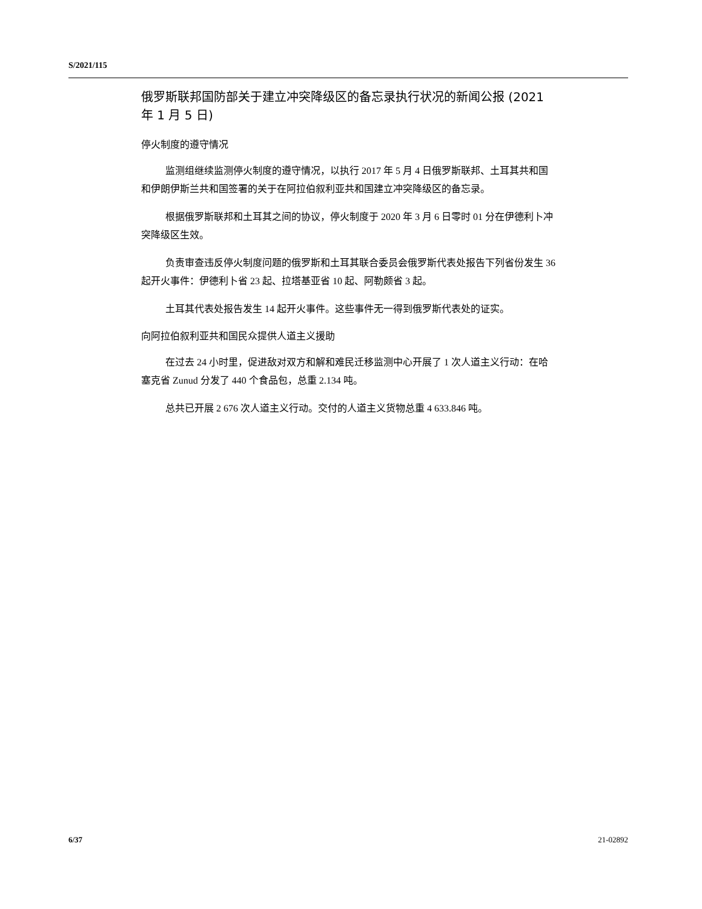S/2021/115
俄罗斯联邦国防部关于建立冲突降级区的备忘录执行状况的新闻公报 (2021 年 1 月 5 日)
停火制度的遵守情况
监测组继续监测停火制度的遵守情况，以执行 2017 年 5 月 4 日俄罗斯联邦、土耳其共和国和伊朗伊斯兰共和国签署的关于在阿拉伯叙利亚共和国建立冲突降级区的备忘录。
根据俄罗斯联邦和土耳其之间的协议，停火制度于 2020 年 3 月 6 日零时 01 分在伊德利卜冲突降级区生效。
负责审查违反停火制度问题的俄罗斯和土耳其联合委员会俄罗斯代表处报告下列省份发生 36 起开火事件：伊德利卜省 23 起、拉塔基亚省 10 起、阿勒颇省 3 起。
土耳其代表处报告发生 14 起开火事件。这些事件无一得到俄罗斯代表处的证实。
向阿拉伯叙利亚共和国民众提供人道主义援助
在过去 24 小时里，促进敌对双方和解和难民迁移监测中心开展了 1 次人道主义行动：在哈塞克省 Zunud 分发了 440 个食品包，总重 2.134 吨。
总共已开展 2 676 次人道主义行动。交付的人道主义货物总重 4 633.846 吨。
6/37 21-02892